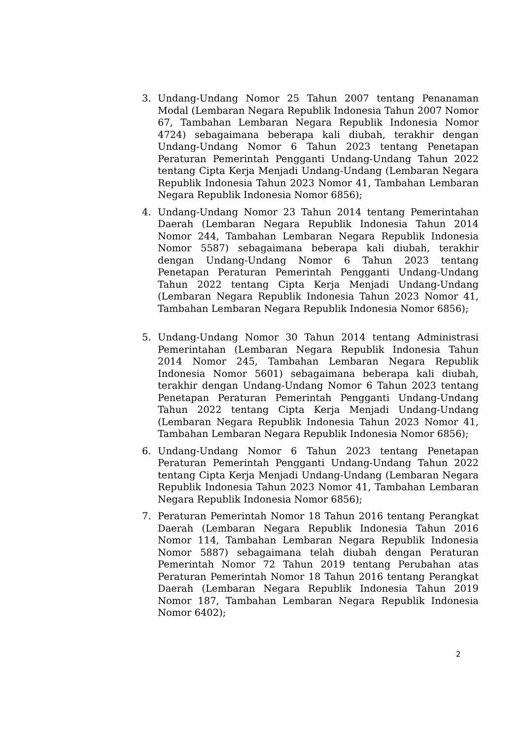3. Undang-Undang Nomor 25 Tahun 2007 tentang Penanaman Modal (Lembaran Negara Republik Indonesia Tahun 2007 Nomor 67, Tambahan Lembaran Negara Republik Indonesia Nomor 4724) sebagaimana beberapa kali diubah, terakhir dengan Undang-Undang Nomor 6 Tahun 2023 tentang Penetapan Peraturan Pemerintah Pengganti Undang-Undang Tahun 2022 tentang Cipta Kerja Menjadi Undang-Undang (Lembaran Negara Republik Indonesia Tahun 2023 Nomor 41, Tambahan Lembaran Negara Republik Indonesia Nomor 6856);
4. Undang-Undang Nomor 23 Tahun 2014 tentang Pemerintahan Daerah (Lembaran Negara Republik Indonesia Tahun 2014 Nomor 244, Tambahan Lembaran Negara Republik Indonesia Nomor 5587) sebagaimana beberapa kali diubah, terakhir dengan Undang-Undang Nomor 6 Tahun 2023 tentang Penetapan Peraturan Pemerintah Pengganti Undang-Undang Tahun 2022 tentang Cipta Kerja Menjadi Undang-Undang (Lembaran Negara Republik Indonesia Tahun 2023 Nomor 41, Tambahan Lembaran Negara Republik Indonesia Nomor 6856);
5. Undang-Undang Nomor 30 Tahun 2014 tentang Administrasi Pemerintahan (Lembaran Negara Republik Indonesia Tahun 2014 Nomor 245, Tambahan Lembaran Negara Republik Indonesia Nomor 5601) sebagaimana beberapa kali diubah, terakhir dengan Undang-Undang Nomor 6 Tahun 2023 tentang Penetapan Peraturan Pemerintah Pengganti Undang-Undang Tahun 2022 tentang Cipta Kerja Menjadi Undang-Undang (Lembaran Negara Republik Indonesia Tahun 2023 Nomor 41, Tambahan Lembaran Negara Republik Indonesia Nomor 6856);
6. Undang-Undang Nomor 6 Tahun 2023 tentang Penetapan Peraturan Pemerintah Pengganti Undang-Undang Tahun 2022 tentang Cipta Kerja Menjadi Undang-Undang (Lembaran Negara Republik Indonesia Tahun 2023 Nomor 41, Tambahan Lembaran Negara Republik Indonesia Nomor 6856);
7. Peraturan Pemerintah Nomor 18 Tahun 2016 tentang Perangkat Daerah (Lembaran Negara Republik Indonesia Tahun 2016 Nomor 114, Tambahan Lembaran Negara Republik Indonesia Nomor 5887) sebagaimana telah diubah dengan Peraturan Pemerintah Nomor 72 Tahun 2019 tentang Perubahan atas Peraturan Pemerintah Nomor 18 Tahun 2016 tentang Perangkat Daerah (Lembaran Negara Republik Indonesia Tahun 2019 Nomor 187, Tambahan Lembaran Negara Republik Indonesia Nomor 6402);
2